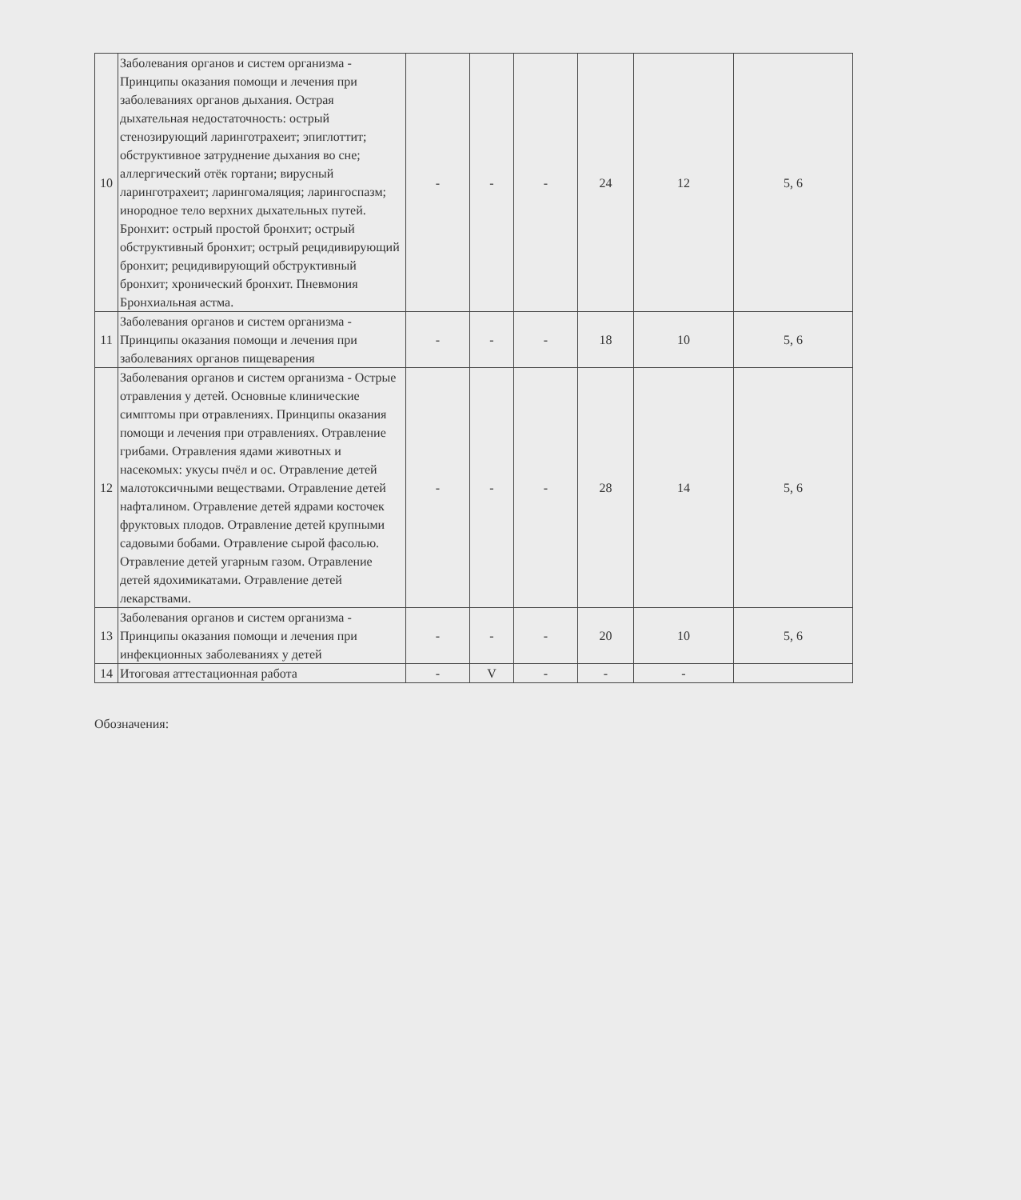| 10 | Заболевания органов и систем организма - Принципы оказания помощи и лечения при заболеваниях органов дыхания. Острая дыхательная недостаточность: острый стенозирующий ларинготрахеит; эпиглоттит; обструктивное затруднение дыхания во сне; аллергический отёк гортани; вирусный ларинготрахеит; ларингомаляция; ларингоспазм; инородное тело верхних дыхательных путей. Бронхит: острый простой бронхит; острый обструктивный бронхит; острый рецидивирующий бронхит; рецидивирующий обструктивный бронхит; хронический бронхит. Пневмония Бронхиальная астма. | - | - | - | 24 | 12 | 5, 6 |
| 11 | Заболевания органов и систем организма - Принципы оказания помощи и лечения при заболеваниях органов пищеварения | - | - | - | 18 | 10 | 5, 6 |
| 12 | Заболевания органов и систем организма - Острые отравления у детей. Основные клинические симптомы при отравлениях. Принципы оказания помощи и лечения при отравлениях. Отравление грибами. Отравления ядами животных и насекомых: укусы пчёл и ос. Отравление детей малотоксичными веществами. Отравление детей нафталином. Отравление детей ядрами косточек фруктовых плодов. Отравление детей крупными садовыми бобами. Отравление сырой фасолью. Отравление детей угарным газом. Отравление детей ядохимикатами. Отравление детей лекарствами. | - | - | - | 28 | 14 | 5, 6 |
| 13 | Заболевания органов и систем организма - Принципы оказания помощи и лечения при инфекционных заболеваниях у детей | - | - | - | 20 | 10 | 5, 6 |
| 14 | Итоговая аттестационная работа | - | V | - | - | - | |
Обозначения: